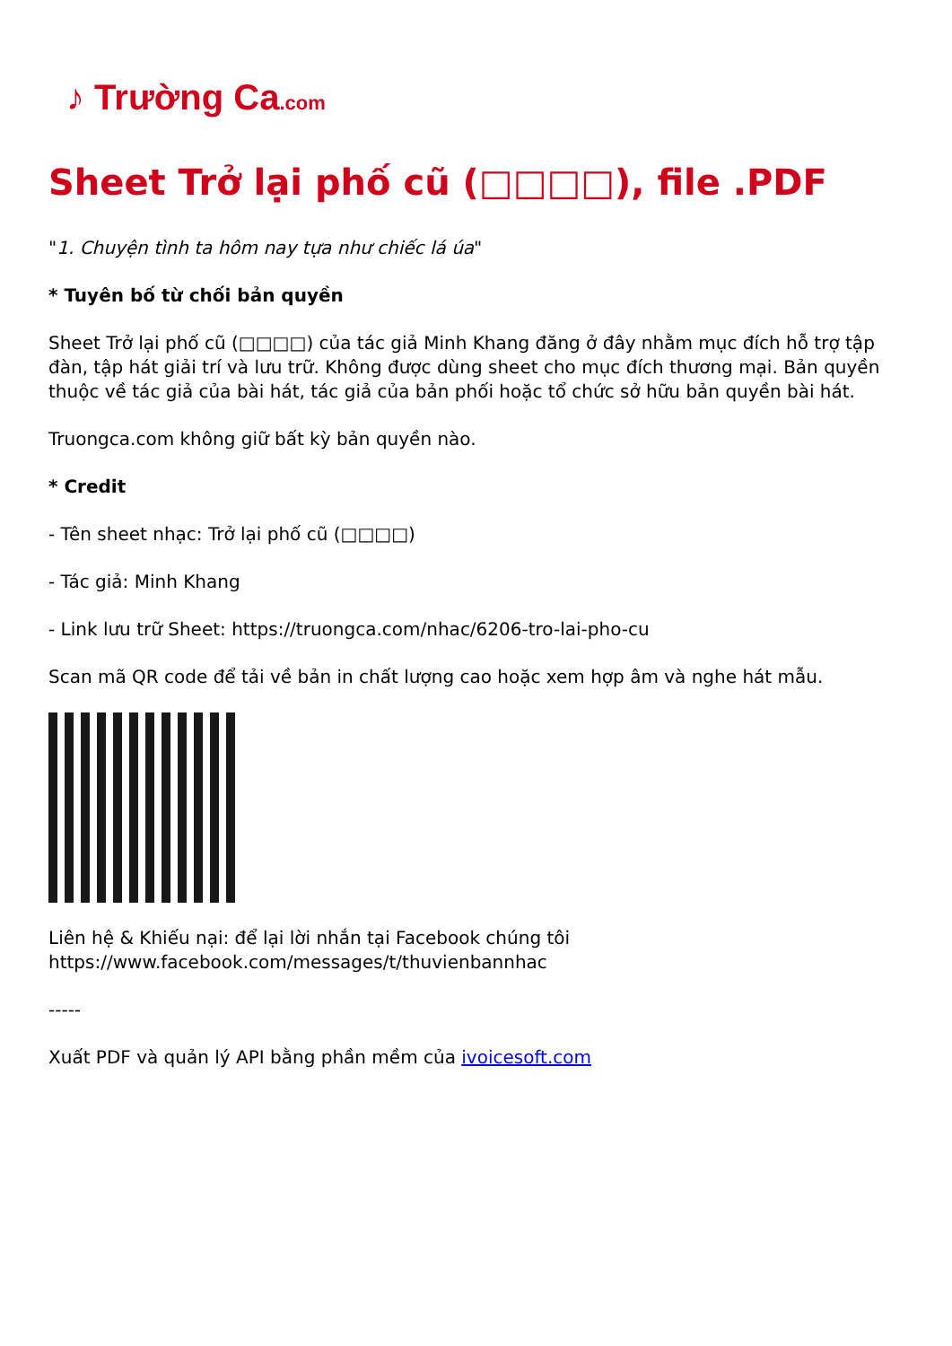♪ Trường Ca.com
Sheet Trở lại phố cũ (□□□□), file .PDF
"1. Chuyện tình ta hôm nay tựa như chiếc lá úa"
* Tuyên bố từ chối bản quyền
Sheet Trở lại phố cũ (□□□□) của tác giả Minh Khang đăng ở đây nhằm mục đích hỗ trợ tập đàn, tập hát giải trí và lưu trữ. Không được dùng sheet cho mục đích thương mại. Bản quyền thuộc về tác giả của bài hát, tác giả của bản phối hoặc tổ chức sở hữu bản quyền bài hát.
Truongca.com không giữ bất kỳ bản quyền nào.
* Credit
- Tên sheet nhạc: Trở lại phố cũ (□□□□)
- Tác giả: Minh Khang
- Link lưu trữ Sheet: https://truongca.com/nhac/6206-tro-lai-pho-cu
Scan mã QR code để tải về bản in chất lượng cao hoặc xem hợp âm và nghe hát mẫu.
Liên hệ & Khiếu nại: để lại lời nhắn tại Facebook chúng tôi https://www.facebook.com/messages/t/thuvienbannhac
-----
Xuất PDF và quản lý API bằng phần mềm của ivoicesoft.com